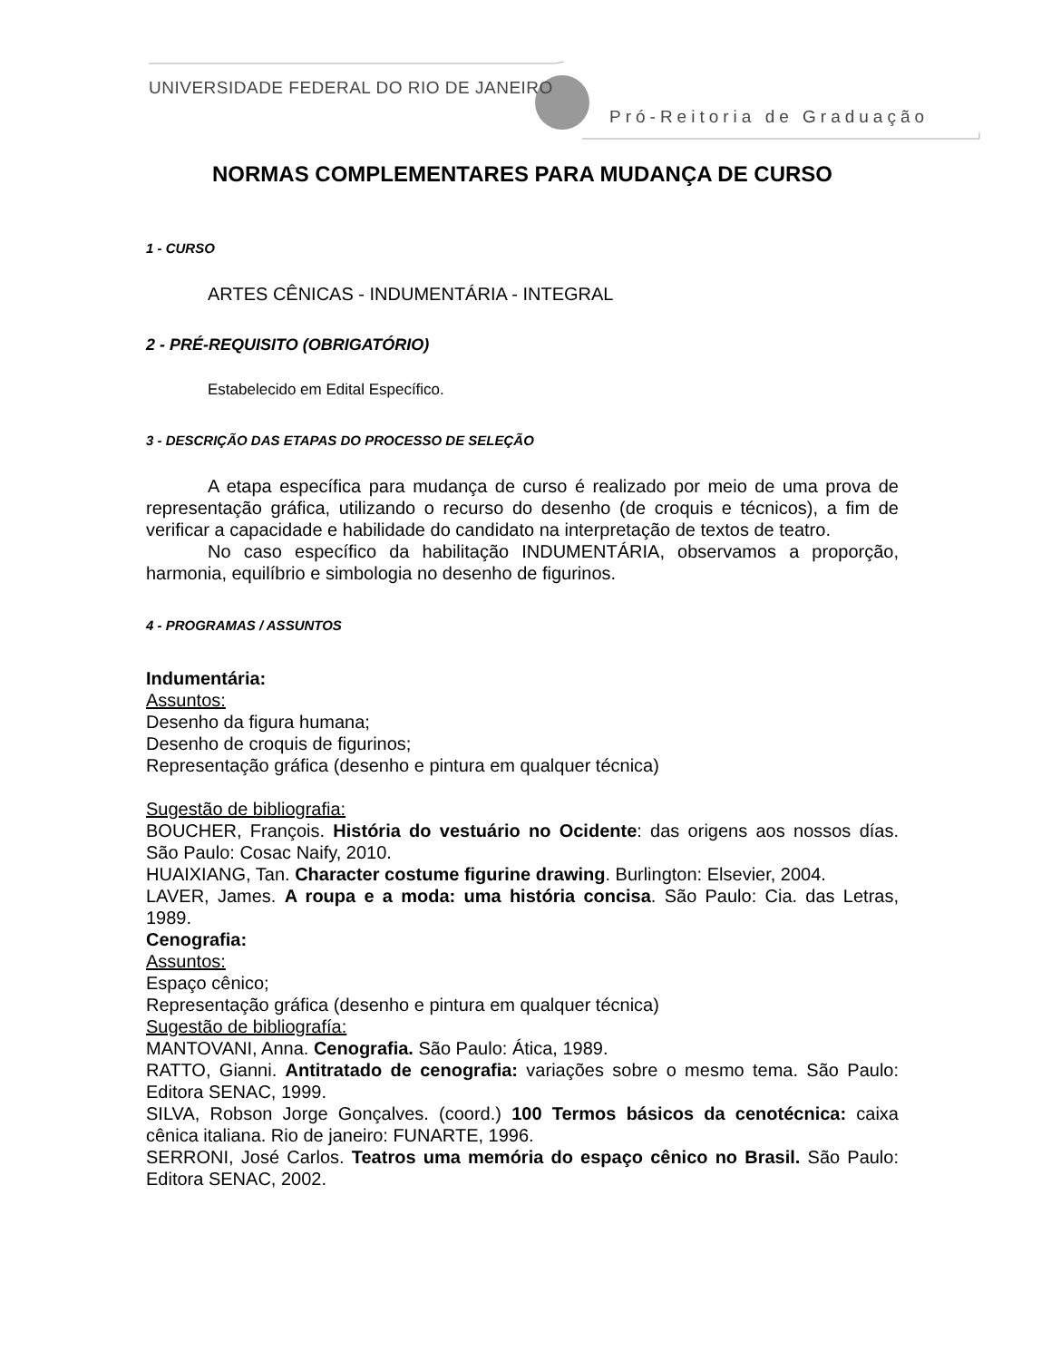UNIVERSIDADE FEDERAL DO RIO DE JANEIRO
Pró-Reitoria de Graduação
NORMAS COMPLEMENTARES PARA MUDANÇA DE CURSO
1 - CURSO
ARTES CÊNICAS - INDUMENTÁRIA - INTEGRAL
2 - PRÉ-REQUISITO (OBRIGATÓRIO)
Estabelecido em Edital Específico.
3 - DESCRIÇÃO DAS ETAPAS DO PROCESSO DE SELEÇÃO
A etapa específica para mudança de curso é realizado por meio de uma prova de representação gráfica, utilizando o recurso do desenho (de croquis e técnicos), a fim de verificar a capacidade e habilidade do candidato na interpretação de textos de teatro.
No caso específico da habilitação INDUMENTÁRIA, observamos a proporção, harmonia, equilíbrio e simbologia no desenho de figurinos.
4 - PROGRAMAS / ASSUNTOS
Indumentária:
Assuntos:
Desenho da figura humana;
Desenho de croquis de figurinos;
Representação gráfica (desenho e pintura em qualquer técnica)
Sugestão de bibliografia:
BOUCHER, François. História do vestuário no Ocidente: das origens aos nossos días. São Paulo: Cosac Naify, 2010.
HUAIXIANG, Tan. Character costume figurine drawing. Burlington: Elsevier, 2004.
LAVER, James. A roupa e a moda: uma história concisa. São Paulo: Cia. das Letras, 1989.
Cenografia:
Assuntos:
Espaço cênico;
Representação gráfica (desenho e pintura em qualquer técnica)
Sugestão de bibliografía:
MANTOVANI, Anna. Cenografia. São Paulo: Ática, 1989.
RATTO, Gianni. Antitratado de cenografia: variações sobre o mesmo tema. São Paulo: Editora SENAC, 1999.
SILVA, Robson Jorge Gonçalves. (coord.) 100 Termos básicos da cenotécnica: caixa cênica italiana. Rio de janeiro: FUNARTE, 1996.
SERRONI, José Carlos. Teatros uma memória do espaço cênico no Brasil. São Paulo: Editora SENAC, 2002.